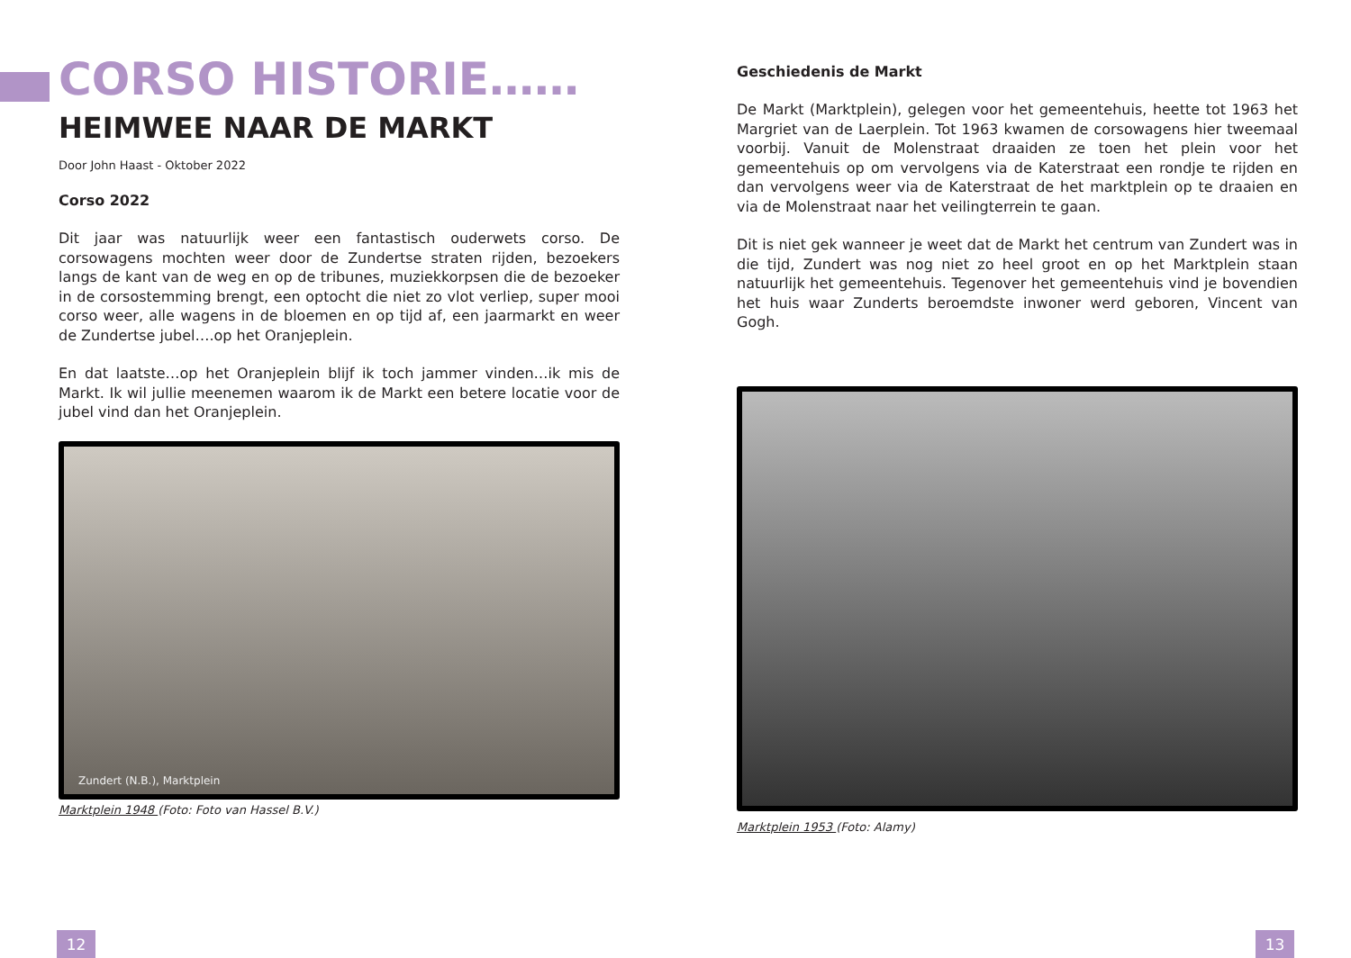CORSO HISTORIE……
HEIMWEE NAAR DE MARKT
Door John Haast - Oktober 2022
Corso 2022
Dit jaar was natuurlijk weer een fantastisch ouderwets corso. De corsowagens mochten weer door de Zundertse straten rijden, bezoekers langs de kant van de weg en op de tribunes, muziekkorpsen die de bezoeker in de corsostemming brengt, een optocht die niet zo vlot verliep, super mooi corso weer, alle wagens in de bloemen en op tijd af, een jaarmarkt en weer de Zundertse jubel….op het Oranjeplein.
En dat laatste…op het Oranjeplein blijf ik toch jammer vinden…ik mis de Markt. Ik wil jullie meenemen waarom ik de Markt een betere locatie voor de jubel vind dan het Oranjeplein.
Zundert (N.B.), Marktplein
Marktplein 1948 (Foto: Foto van Hassel B.V.)
Geschiedenis de Markt
De Markt (Marktplein), gelegen voor het gemeentehuis, heette tot 1963 het Margriet van de Laerplein. Tot 1963 kwamen de corsowagens hier tweemaal voorbij. Vanuit de Molenstraat draaiden ze toen het plein voor het gemeentehuis op om vervolgens via de Katerstraat een rondje te rijden en dan vervolgens weer via de Katerstraat de het marktplein op te draaien en via de Molenstraat naar het veilingterrein te gaan.
Dit is niet gek wanneer je weet dat de Markt het centrum van Zundert was in die tijd, Zundert was nog niet zo heel groot en op het Marktplein staan natuurlijk het gemeentehuis. Tegenover het gemeentehuis vind je bovendien het huis waar Zunderts beroemdste inwoner werd geboren, Vincent van Gogh.
Marktplein 1953 (Foto: Alamy)
12 13